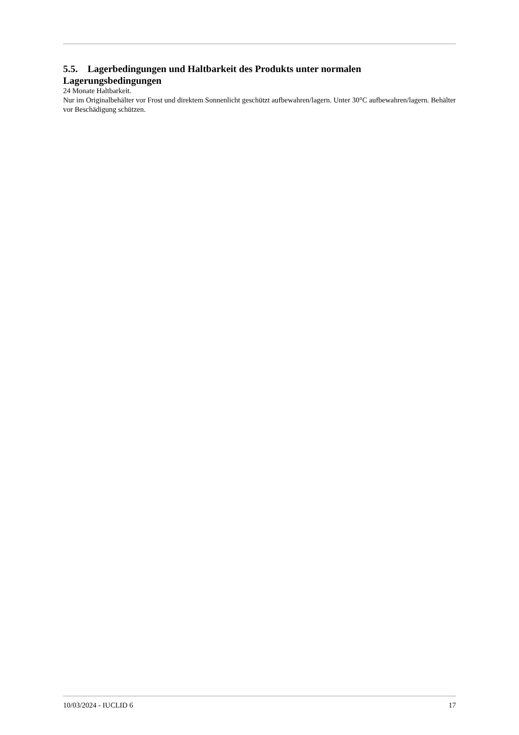5.5. Lagerbedingungen und Haltbarkeit des Produkts unter normalen Lagerungsbedingungen
24 Monate Haltbarkeit.
Nur im Originalbehälter vor Frost und direktem Sonnenlicht geschützt aufbewahren/lagern. Unter 30°C aufbewahren/lagern. Behälter vor Beschädigung schützen.
10/03/2024 - IUCLID 6 17